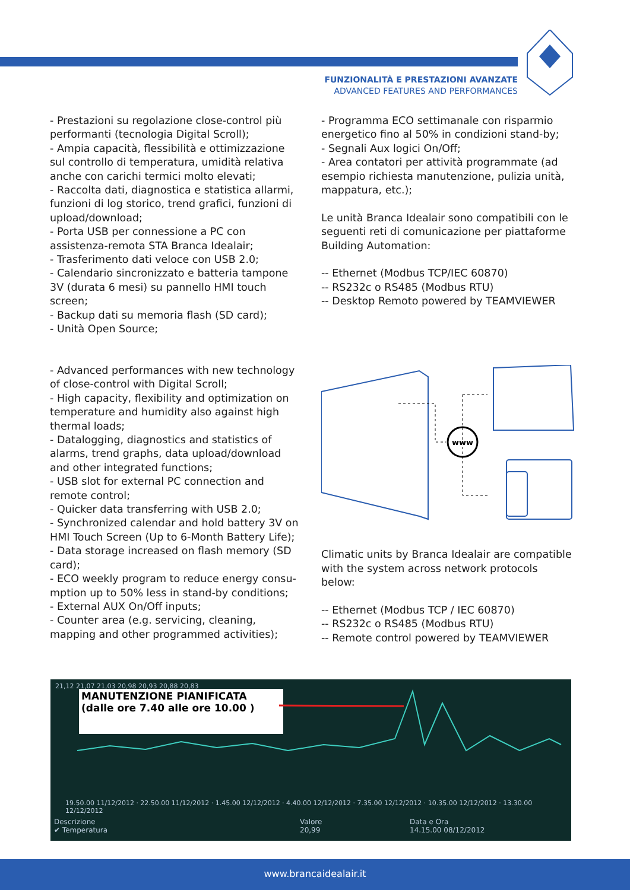FUNZIONALITÀ E PRESTAZIONI AVANZATE
ADVANCED FEATURES AND PERFORMANCES
- Prestazioni su regolazione close-control più performanti (tecnologia Digital Scroll);
- Ampia capacità, flessibilità e ottimizzazione sul controllo di temperatura, umidità relativa anche con carichi termici molto elevati;
- Raccolta dati, diagnostica e statistica allarmi, funzioni di log storico, trend grafici, funzioni di upload/download;
- Porta USB per connessione a PC con assistenza-remota STA Branca Idealair;
- Trasferimento dati veloce con USB 2.0;
- Calendario sincronizzato e batteria tampone 3V (durata 6 mesi) su pannello HMI touch screen;
- Backup dati su memoria flash (SD card);
- Unità Open Source;
- Programma ECO settimanale con risparmio energetico fino al 50% in condizioni stand-by;
- Segnali Aux logici On/Off;
- Area contatori per attività programmate (ad esempio richiesta manutenzione, pulizia unità, mappatura, etc.);
Le unità Branca Idealair sono compatibili con le seguenti reti di comunicazione per piattaforme Building Automation:
-- Ethernet (Modbus TCP/IEC 60870)
-- RS232c o RS485 (Modbus RTU)
-- Desktop Remoto powered by TEAMVIEWER
- Advanced performances with new technology of close-control with Digital Scroll;
- High capacity, flexibility and optimization on temperature and humidity also against high thermal loads;
- Datalogging, diagnostics and statistics of alarms, trend graphs, data upload/download and other integrated functions;
- USB slot for external PC connection and remote control;
- Quicker data transferring with USB 2.0;
- Synchronized calendar and hold battery 3V on HMI Touch Screen (Up to 6-Month Battery Life);
- Data storage increased on flash memory (SD card);
- ECO weekly program to reduce energy consu-mption up to 50% less in stand-by conditions;
- External AUX On/Off inputs;
- Counter area (e.g. servicing, cleaning, mapping and other programmed activities);
www
Climatic units by Branca Idealair are compatible with the system across network protocols below:
-- Ethernet (Modbus TCP / IEC 60870)
-- RS232c o RS485 (Modbus RTU)
-- Remote control powered by TEAMVIEWER
MANUTENZIONE PIANIFICATA
(dalle ore 7.40 alle ore 10.00 )
21,12 21,07 21,03 20,98 20,93 20,88 20,83
19.50.00 11/12/2012 · 22.50.00 11/12/2012 · 1.45.00 12/12/2012 · 4.40.00 12/12/2012 · 7.35.00 12/12/2012 · 10.35.00 12/12/2012 · 13.30.00 12/12/2012
Descrizione
✔ Temperatura
Valore
20,99
Data e Ora
14.15.00 08/12/2012
www.brancaidealair.it